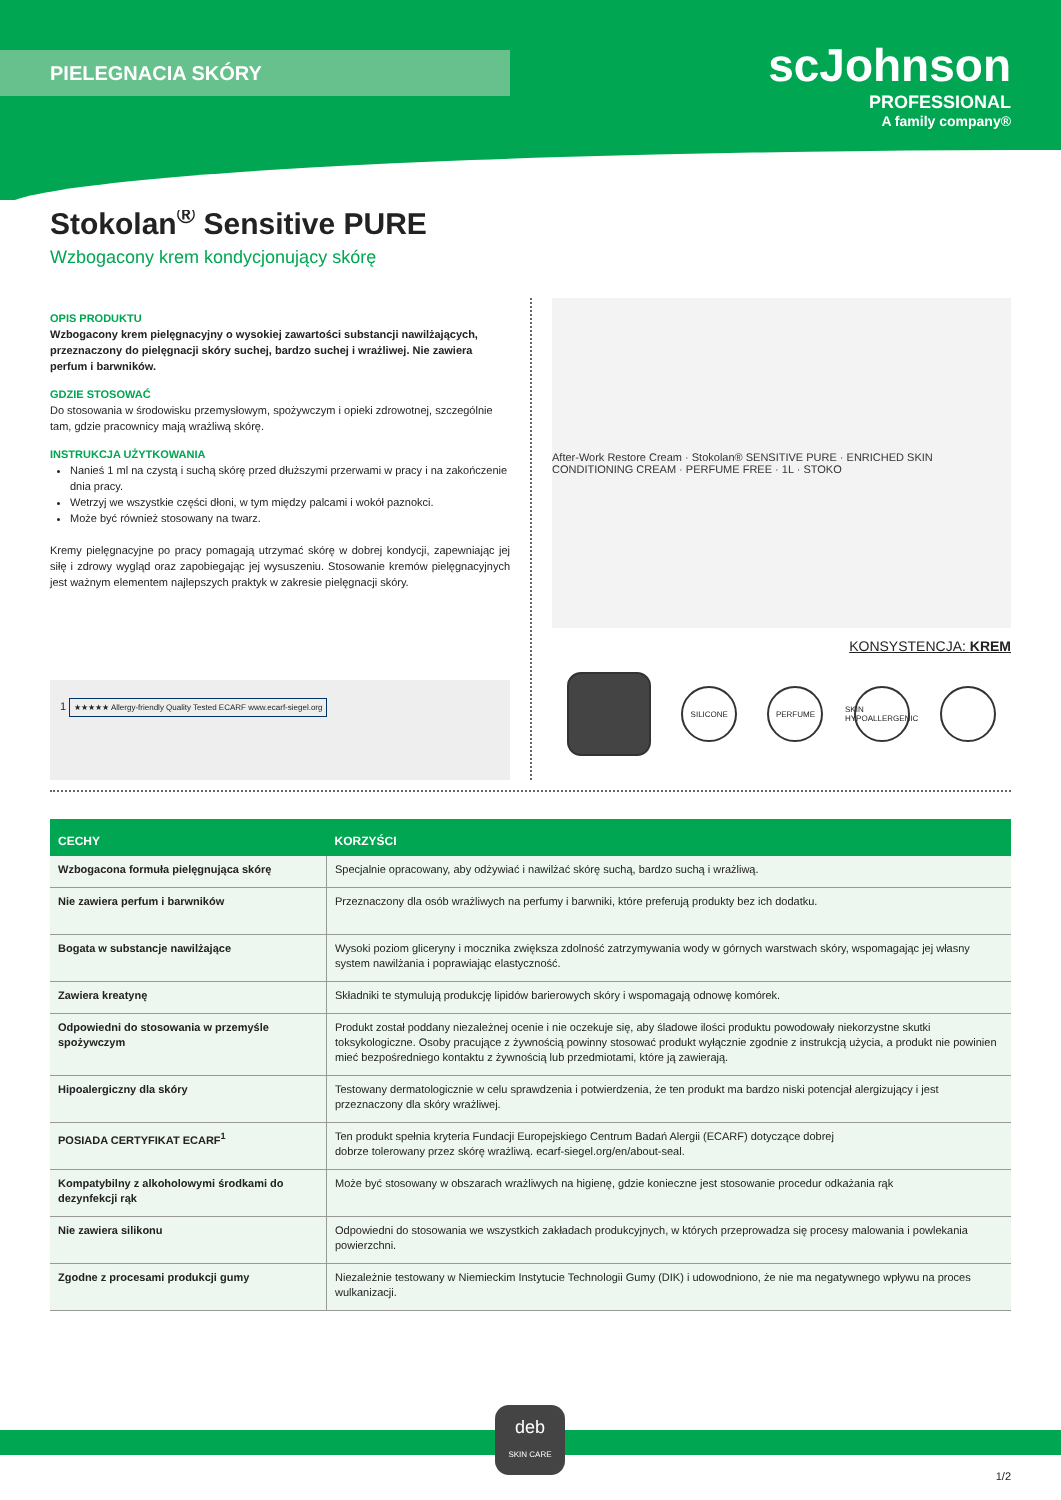PIELEGNACIA SKÓRY
scJohnson
PROFESSIONAL
A family company®
Stokolan<sup>®</sup> Sensitive PURE
Wzbogacony krem kondycjonujący skórę
OPIS PRODUKTU
Wzbogacony krem pielęgnacyjny o wysokiej zawartości substancji nawilżających, przeznaczony do pielęgnacji skóry suchej, bardzo suchej i wrażliwej. Nie zawiera perfum i barwników.
GDZIE STOSOWAĆ
Do stosowania w środowisku przemysłowym, spożywczym i opieki zdrowotnej, szczególnie tam, gdzie pracownicy mają wrażliwą skórę.
INSTRUKCJA UŻYTKOWANIA
Nanieś 1 ml na czystą i suchą skórę przed dłuższymi przerwami w pracy i na zakończenie dnia pracy.
Wetrzyj we wszystkie części dłoni, w tym między palcami i wokół paznokci.
Może być również stosowany na twarz.
Kremy pielęgnacyjne po pracy pomagają utrzymać skórę w dobrej kondycji, zapewniając jej siłę i zdrowy wygląd oraz zapobiegając jej wysuszeniu. Stosowanie kremów pielęgnacyjnych jest ważnym elementem najlepszych praktyk w zakresie pielęgnacji skóry.
1 ★★★★★ Allergy-friendly Quality Tested ECARF www.ecarf-siegel.org
After-Work Restore Cream · Stokolan® SENSITIVE PURE · ENRICHED SKIN CONDITIONING CREAM · PERFUME FREE · 1L · STOKO
KONSYSTENCJA: KREM
SILICONE PERFUME
SKIN HYPOALLERGENIC
| CECHY | KORZYŚCI |
| --- | --- |
| Wzbogacona formuła pielęgnująca skórę | Specjalnie opracowany, aby odżywiać i nawilżać skórę suchą, bardzo suchą i wrażliwą. |
| Nie zawiera perfum i barwników | Przeznaczony dla osób wrażliwych na perfumy i barwniki, które preferują produkty bez ich dodatku. |
| Bogata w substancje nawilżające | Wysoki poziom gliceryny i mocznika zwiększa zdolność zatrzymywania wody w górnych warstwach skóry, wspomagając jej własny system nawilżania i poprawiając elastyczność. |
| Zawiera kreatynę | Składniki te stymulują produkcję lipidów barierowych skóry i wspomagają odnowę komórek. |
| Odpowiedni do stosowania w przemyśle spożywczym | Produkt został poddany niezależnej ocenie i nie oczekuje się, aby śladowe ilości produktu powodowały niekorzystne skutki toksykologiczne. Osoby pracujące z żywnością powinny stosować produkt wyłącznie zgodnie z instrukcją użycia, a produkt nie powinien mieć bezpośredniego kontaktu z żywnością lub przedmiotami, które ją zawierają. |
| Hipoalergiczny dla skóry | Testowany dermatologicznie w celu sprawdzenia i potwierdzenia, że ten produkt ma bardzo niski potencjał alergizujący i jest przeznaczony dla skóry wrażliwej. |
| POSIADA CERTYFIKAT ECARF<sup>1</sup> | Ten produkt spełnia kryteria Fundacji Europejskiego Centrum Badań Alergii (ECARF) dotyczące dobrej dobrze tolerowany przez skórę wrażliwą. ecarf-siegel.org/en/about-seal. |
| Kompatybilny z alkoholowymi środkami do dezynfekcji rąk | Może być stosowany w obszarach wrażliwych na higienę, gdzie konieczne jest stosowanie procedur odkażania rąk |
| Nie zawiera silikonu | Odpowiedni do stosowania we wszystkich zakładach produkcyjnych, w których przeprowadza się procesy malowania i powlekania powierzchni. |
| Zgodne z procesami produkcji gumy | Niezależnie testowany w Niemieckim Instytucie Technologii Gumy (DIK) i udowodniono, że nie ma negatywnego wpływu na proces wulkanizacji. |
deb
SKIN CARE
1/2